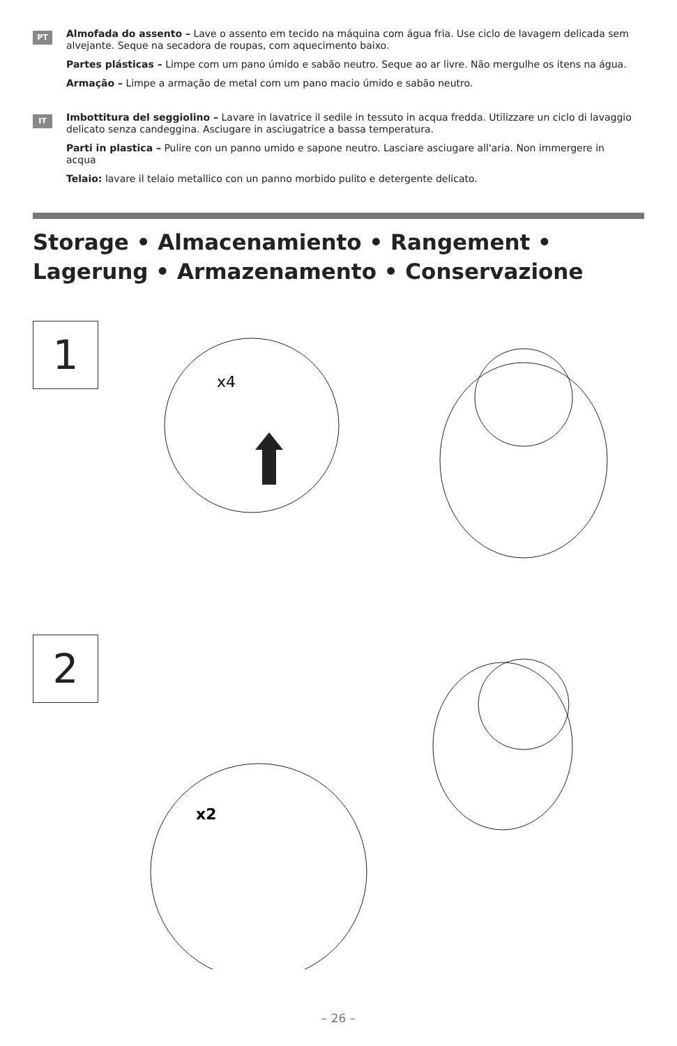PT
Almofada do assento – Lave o assento em tecido na máquina com água fria. Use ciclo de lavagem delicada sem alvejante. Seque na secadora de roupas, com aquecimento baixo.
Partes plásticas – Limpe com um pano úmido e sabão neutro. Seque ao ar livre. Não mergulhe os itens na água.
Armação – Limpe a armação de metal com um pano macio úmido e sabão neutro.
IT
Imbottitura del seggiolino – Lavare in lavatrice il sedile in tessuto in acqua fredda. Utilizzare un ciclo di lavaggio delicato senza candeggina. Asciugare in asciugatrice a bassa temperatura.
Parti in plastica – Pulire con un panno umido e sapone neutro. Lasciare asciugare all'aria. Non immergere in acqua
Telaio: lavare il telaio metallico con un panno morbido pulito e detergente delicato.
Storage • Almacenamiento • Rangement •
Lagerung • Armazenamento • Conservazione
1
x4
2
x2
– 26 –